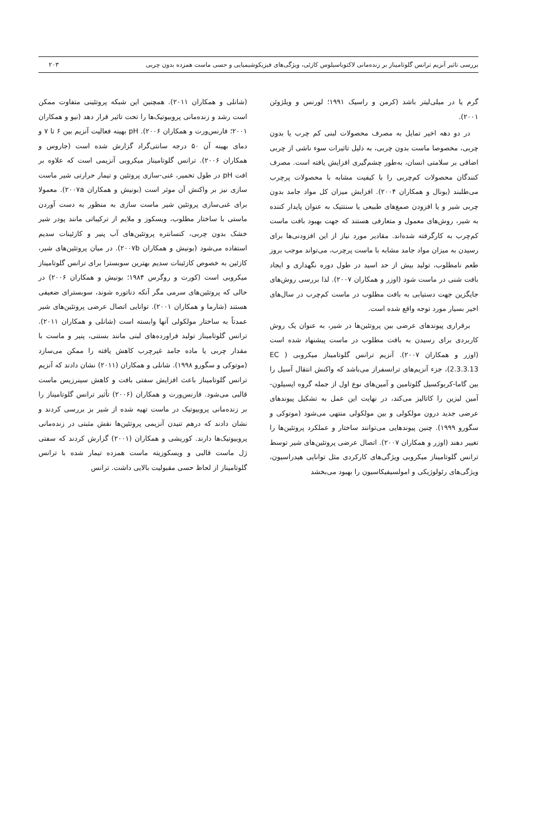بررسی تاثیر آنزیم ترانس گلوتامیناز بر زنده‌مانی لاکتوباسیلوس کازئی، ویژگی‌های فیزیکوشیمیایی و حسی ماست همزده بدون چربی ۲۰۳
گرم یا در میلی‌لیتر باشد (کرمن و راسیک ۱۹۹۱؛ لورنس و ویلژوئن ۲۰۰۱).
در دو دهه اخیر تمایل به مصرف محصولات لبنی کم چرب یا بدون چربی، مخصوصا ماست بدون چربی، به دلیل تاثیرات سوء ناشی از چربی اضافی بر سلامتی انسان، به‌طور چشم‌گیری افزایش یافته است. مصرف کنندگان محصولات کم‌چربی را با کیفیت مشابه با محصولات پرچرب می‌طلبند (یونال و همکاران ۲۰۰۴). افزایش میزان کل مواد جامد بدون چربی شیر و یا افزودن صمغ‌های طبیعی یا سنتتیک به عنوان پایدار کننده به شیر، روش‌های معمول و متعارفی هستند که جهت بهبود بافت ماست کم‌چرب به کارگرفته شده‌اند. مقادیر مورد نیاز از این افزودنی‌ها برای رسیدن به میزان مواد جامد مشابه با ماست پرچرب، می‌تواند موجب بروز طعم نامطلوب، تولید بیش از حد اسید در طول دوره نگهداری و ایجاد بافت شنی در ماست شود (اوزر و همکاران ۲۰۰۷). لذا بررسی روش‌های جایگزین جهت دستیابی به بافت مطلوب در ماست کم‌چرب در سال‌های اخیر بسیار مورد توجه واقع شده است.
برقراری پیوندهای عرضی بین پروتئین‌ها در شیر، به عنوان یک روش کاربردی برای رسیدن به بافت مطلوب در ماست پیشنهاد شده است (اوزر و همکاران ۲۰۰۷). آنزیم ترانس گلوتامیناز میکروبی ( EC 2.3.3.13)، جزء آنزیم‌های ترانسفراز می‌باشد که واکنش انتقال آسیل را بین گاما-کربوکسیل گلوتامین و آمین‌های نوع اول از جمله گروه اپسیلون-آمین لیزین را کاتالیز می‌کند، در نهایت این عمل به تشکیل پیوندهای عرضی جدید درون مولکولی و بین مولکولی منتهی می‌شود (موتوکی و سگورو ۱۹۹۹). چنین پیوندهایی می‌توانند ساختار و عملکرد پروتئین‌ها را تغییر دهند (اوزر و همکاران ۲۰۰۷). اتصال عرضی پروتئین‌های شیر توسط ترانس گلوتامیناز میکروبی ویژگی‌های کارکردی مثل توانایی هیدراسیون، ویژگی‌های رئولوژیکی و امولسیفیکاسیون را بهبود می‌بخشد
(شانلی و همکاران ۲۰۱۱). همچنین این شبکه پروتئینی متفاوت ممکن است رشد و زنده‌مانی پروبیوتیک‌ها را تحت تاثیر قرار دهد (نیو و همکاران ۲۰۰۱؛ فارنس‌ورت و همکاران ۲۰۰۶). pH بهینه فعالیت آنزیم بین ۶ تا ۷ و دمای بهینه آن ۵۰ درجه سانتی‌گراد گزارش شده است (جاروس و همکاران ۲۰۰۶). ترانس گلوتامیناز میکروبی آنزیمی است که علاوه بر افت pH در طول تخمیر، غنی-سازی پروتئین و تیمار حرارتی شیر ماست سازی نیز بر واکنش آن موثر است (بونیش و همکاران ۲۰۰۷a). معمولا برای غنی‌سازی پروتئین شیر ماست سازی به منظور به دست آوردن ماستی با ساختار مطلوب، ویسکوز و ملایم از ترکیباتی مانند پودر شیر خشک بدون چربی، کنسانتره پروتئین‌های آب پنیر و کازئینات سدیم استفاده می‌شود (بونیش و همکاران ۲۰۰۷b). در میان پروتئین‌های شیر، کازئین به خصوص کازئینات سدیم بهترین سوبسترا برای ترانس گلوتامیناز میکروبی است (کورت و روگرس ۱۹۸۴؛ بونیش و همکاران ۲۰۰۶) در حالی که پروتئین‌های سرمی مگر آنکه دناتوره شوند، سوبسترای ضعیفی هستند (شارما و همکاران ۲۰۰۱). توانایی اتصال عرضی پروتئین‌های شیر عمدتاً به ساختار مولکولی آنها وابسته است (شانلی و همکاران ۲۰۱۱). ترانس گلوتامیناز تولید فراورده‌های لبنی مانند بستنی، پنیر و ماست با مقدار چربی یا ماده جامد غیرچرب کاهش یافته را ممکن می‌سازد (موتوکی و سگورو ۱۹۹۸). شانلی و همکاران (۲۰۱۱) نشان دادند که آنزیم ترانس گلوتامیناز باعث افزایش سفتی بافت و کاهش سینرزیس ماست قالبی می‌شود. فارنس‌ورت و همکاران (۲۰۰۶) تأثیر ترانس گلوتامیناز را بر زنده‌مانی پروبیوتیک در ماست تهیه شده از شیر بز بررسی کردند و نشان دادند که درهم تنیدن آنزیمی پروتئین‌ها نقش مثبتی در زنده‌مانی پروبیوتیک‌ها دارند. کوریشی و همکاران (۲۰۰۱) گزارش کردند که سفتی ژل ماست قالبی و ویسکوزیته ماست همزده تیمار شده با ترانس گلوتامیناز از لحاظ حسی مقبولیت بالایی داشت. ترانس